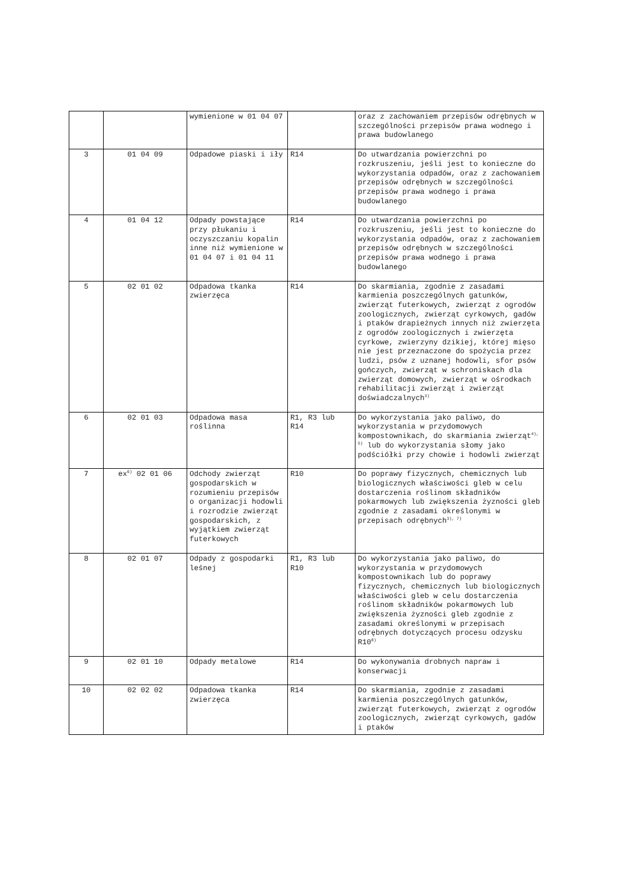| | | wymienione w 01 04 07 | | oraz z zachowaniem przepisów odrębnych w szczególności przepisów prawa wodnego i prawa budowlanego |
| 3 | 01 04 09 | Odpadowe piaski i iły | R14 | Do utwardzania powierzchni po rozkruszeniu, jeśli jest to konieczne do wykorzystania odpadów, oraz z zachowaniem przepisów odrębnych w szczególności przepisów prawa wodnego i prawa budowlanego |
| 4 | 01 04 12 | Odpady powstające przy płukaniu i oczyszczaniu kopalin inne niż wymienione w 01 04 07 i 01 04 11 | R14 | Do utwardzania powierzchni po rozkruszeniu, jeśli jest to konieczne do wykorzystania odpadów, oraz z zachowaniem przepisów odrębnych w szczególności przepisów prawa wodnego i prawa budowlanego |
| 5 | 02 01 02 | Odpadowa tkanka zwierzęca | R14 | Do skarmiania, zgodnie z zasadami karmienia poszczególnych gatunków, zwierząt futerkowych, zwierząt z ogrodów zoologicznych, zwierząt cyrkowych, gadów i ptaków drapieżnych innych niż zwierzęta z ogrodów zoologicznych i zwierzęta cyrkowe, zwierzyny dzikiej, której mięso nie jest przeznaczone do spożycia przez ludzi, psów z uznanej hodowli, sfor psów gończych, zwierząt w schroniskach dla zwierząt domowych, zwierząt w ośrodkach rehabilitacji zwierząt i zwierząt doświadczalnych<sup>3)</sup> |
| 6 | 02 01 03 | Odpadowa masa roślinna | R1, R3 lub R14 | Do wykorzystania jako paliwo, do wykorzystania w przydomowych kompostownikach, do skarmiania zwierząt<sup>4), 5)</sup> lub do wykorzystania słomy jako podściółki przy chowie i hodowli zwierząt |
| 7 | ex<sup>6)</sup> 02 01 06 | Odchody zwierząt gospodarskich w rozumieniu przepisów o organizacji hodowli i rozrodzie zwierząt gospodarskich, z wyjątkiem zwierząt futerkowych | R10 | Do poprawy fizycznych, chemicznych lub biologicznych właściwości gleb w celu dostarczenia roślinom składników pokarmowych lub zwiększenia żyzności gleb zgodnie z zasadami określonymi w przepisach odrębnych<sup>3), 7)</sup> |
| 8 | 02 01 07 | Odpady z gospodarki leśnej | R1, R3 lub R10 | Do wykorzystania jako paliwo, do wykorzystania w przydomowych kompostownikach lub do poprawy fizycznych, chemicznych lub biologicznych właściwości gleb w celu dostarczenia roślinom składników pokarmowych lub zwiększenia żyzności gleb zgodnie z zasadami określonymi w przepisach odrębnych dotyczących procesu odzysku R10<sup>8)</sup> |
| 9 | 02 01 10 | Odpady metalowe | R14 | Do wykonywania drobnych napraw i konserwacji |
| 10 | 02 02 02 | Odpadowa tkanka zwierzęca | R14 | Do skarmiania, zgodnie z zasadami karmienia poszczególnych gatunków, zwierząt futerkowych, zwierząt z ogrodów zoologicznych, zwierząt cyrkowych, gadów i ptaków |